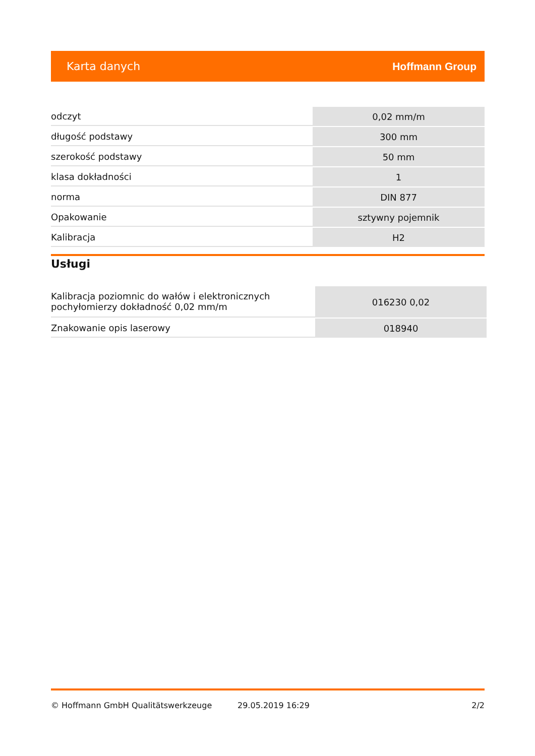Karta danych Hoffmann Group
| odczyt | 0,02 mm/m |
| długość podstawy | 300 mm |
| szerokość podstawy | 50 mm |
| klasa dokładności | 1 |
| norma | DIN 877 |
| Opakowanie | sztywny pojemnik |
| Kalibracja | H2 |
Usługi
| Kalibracja poziomnic do wałów i elektronicznych pochyłomierzy dokładność 0,02 mm/m | 016230 0,02 |
| Znakowanie opis laserowy | 018940 |
© Hoffmann GmbH Qualitätswerkzeuge 29.05.2019 16:29 2/2